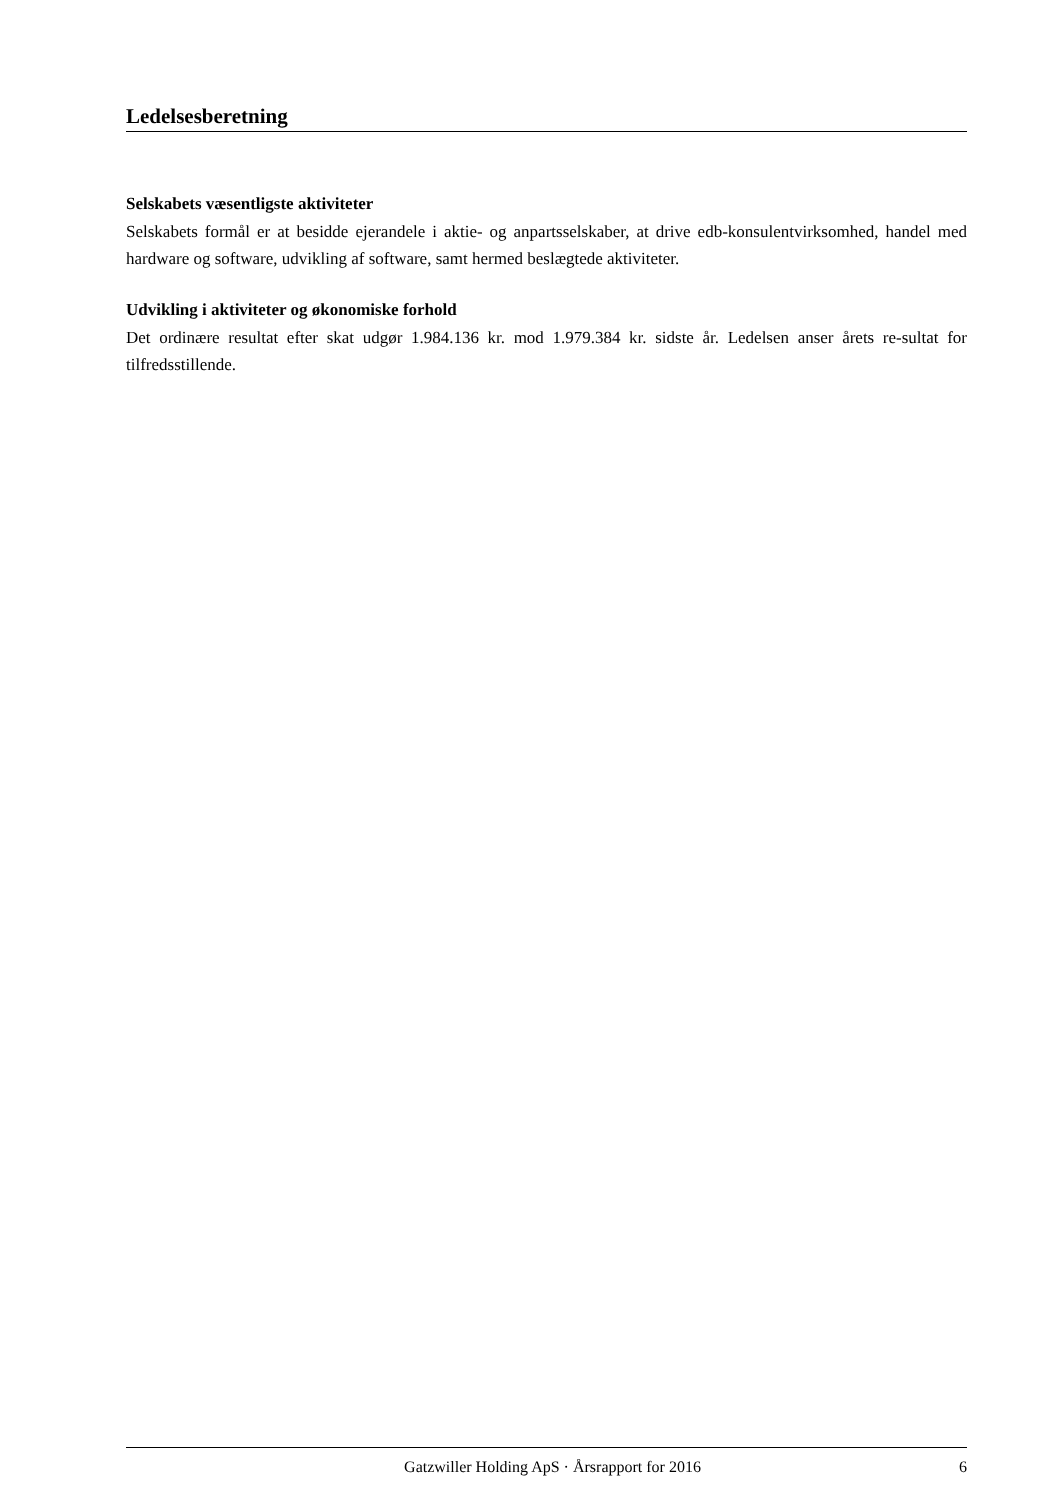Ledelsesberetning
Selskabets væsentligste aktiviteter
Selskabets formål er at besidde ejerandele i aktie- og anpartsselskaber, at drive edb-konsulentvirksomhed, handel med hardware og software, udvikling af software, samt hermed beslægtede aktiviteter.
Udvikling i aktiviteter og økonomiske forhold
Det ordinære resultat efter skat udgør 1.984.136 kr. mod 1.979.384 kr. sidste år. Ledelsen anser årets re-sultat for tilfredsstillende.
Gatzwiller Holding ApS · Årsrapport for 2016 6